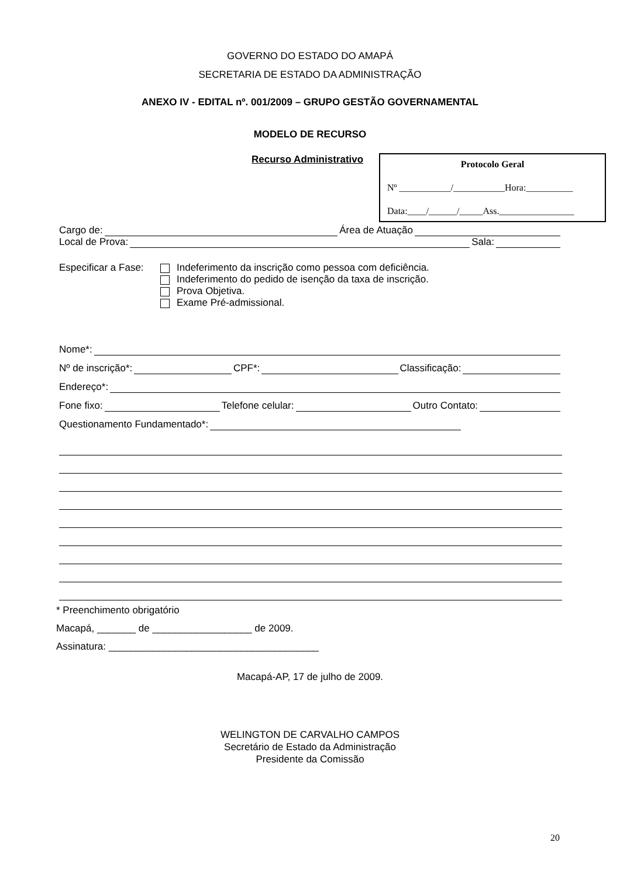GOVERNO DO ESTADO DO AMAPÁ
SECRETARIA DE ESTADO DA ADMINISTRAÇÃO
ANEXO IV - EDITAL nº. 001/2009 – GRUPO GESTÃO GOVERNAMENTAL
MODELO DE RECURSO
Recurso Administrativo
Protocolo Geral
Nº ___________/___________Hora:__________
Data:____/______/_____Ass.________________
Cargo de: Área de Atuação
Local de Prova: Sala:
Especificar a Fase:
Indeferimento da inscrição como pessoa com deficiência.
Indeferimento do pedido de isenção da taxa de inscrição.
Prova Objetiva.
Exame Pré-admissional.
Nome*:
Nº de inscrição*: CPF*: Classificação:
Endereço*:
Fone fixo: Telefone celular: Outro Contato:
Questionamento Fundamentado*:
* Preenchimento obrigatório
Macapá, _______ de __________________ de 2009.
Assinatura: ______________________________________
Macapá-AP, 17 de julho de 2009.
WELINGTON DE CARVALHO CAMPOS
Secretário de Estado da Administração
Presidente da Comissão
20